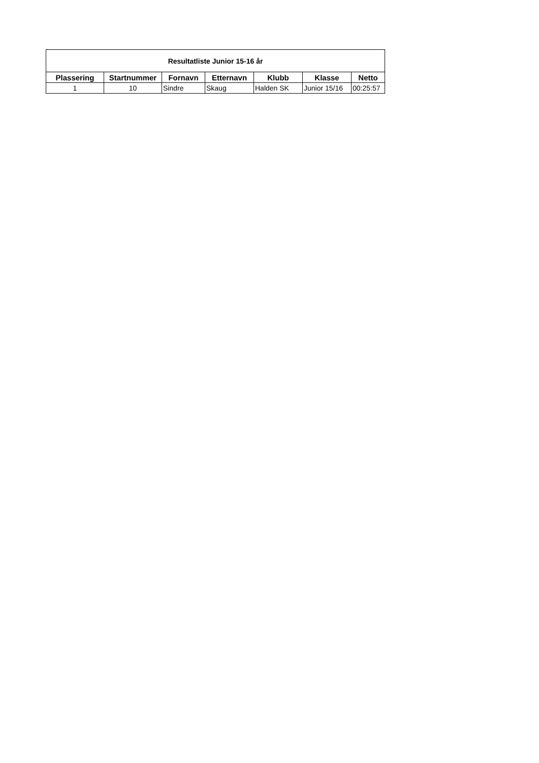| Resultatliste Junior 15-16 år | | | | | | |
| --- | --- | --- | --- | --- | --- | --- |
| Plassering | Startnummer | Fornavn | Etternavn | Klubb | Klasse | Netto |
| 1 | 10 | Sindre | Skaug | Halden SK | Junior 15/16 | 00:25:57 |